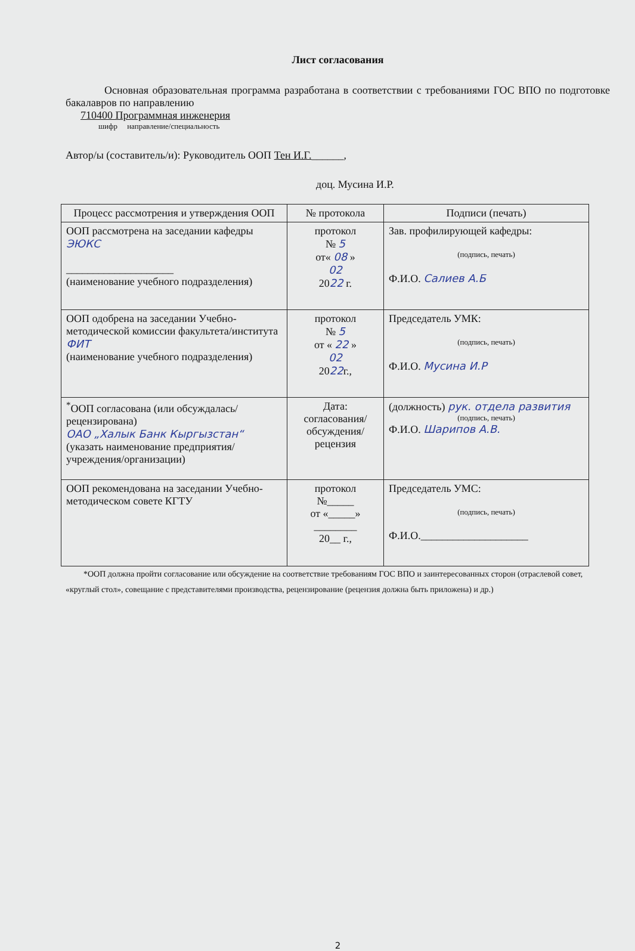Лист согласования
Основная образовательная программа разработана в соответствии с требованиями ГОС ВПО по подготовке бакалавров по направлению
710400 Программная инженерия
шифр направление/специальность
Автор/ы (составитель/и): Руководитель ООП Тен И.Г.______,
доц. Мусина И.Р.
| Процесс рассмотрения и утверждения ООП | № протокола | Подписи (печать) |
| --- | --- | --- |
| ООП рассмотрена на заседании кафедры ЭЮКС ____________________ (наименование учебного подразделения) | протокол № 5 от« 08 » 02 20 22 г. | Зав. профилирующей кафедры: (подпись, печать) Ф.И.О. Салиев А.Б |
| ООП одобрена на заседании Учебно-методической комиссии факультета/института ФИТ (наименование учебного подразделения) | протокол № 5 от « 22 » 02 20 22 г., | Председатель УМК: (подпись, печать) Ф.И.О. Мусина И.Р |
| <sup>*</sup> ООП согласована (или обсуждалась/рецензирована) ОАО „Халык Банк Кыргызстан“ (указать наименование предприятия/ учреждения/организации) | Дата: согласования/ обсуждения/ рецензия | (должность) рук. отдела развития (подпись, печать) Ф.И.О. Шарипов А.В. |
| ООП рекомендована на заседании Учебно-методическом совете КГТУ | протокол №_____ от «_____» ________ 20__ г., | Председатель УМС: (подпись, печать) Ф.И.О.____________________ |
*ООП должна пройти согласование или обсуждение на соответствие требованиям ГОС ВПО и заинтересованных сторон (отраслевой совет, «круглый стол», совещание с представителями производства, рецензирование (рецензия должна быть приложена) и др.)
2